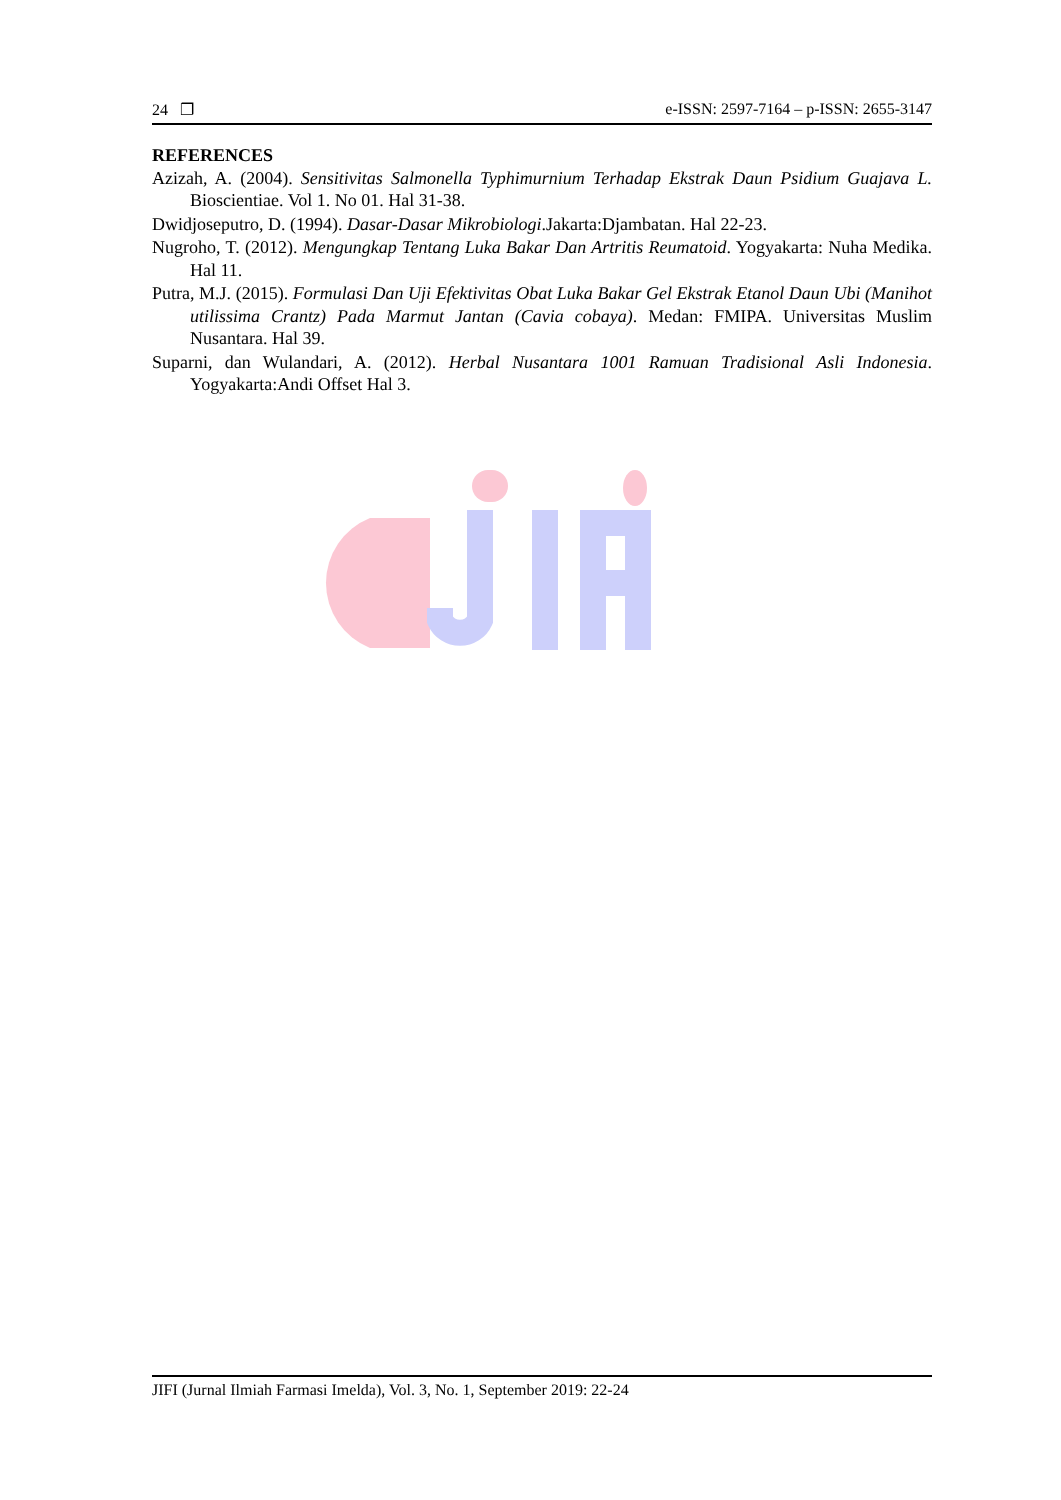24 ❐ e-ISSN: 2597-7164 – p-ISSN: 2655-3147
REFERENCES
Azizah, A. (2004). Sensitivitas Salmonella Typhimurnium Terhadap Ekstrak Daun Psidium Guajava L. Bioscientiae. Vol 1. No 01. Hal 31-38.
Dwidjoseputro, D. (1994). Dasar-Dasar Mikrobiologi.Jakarta:Djambatan. Hal 22-23.
Nugroho, T. (2012). Mengungkap Tentang Luka Bakar Dan Artritis Reumatoid. Yogyakarta: Nuha Medika. Hal 11.
Putra, M.J. (2015). Formulasi Dan Uji Efektivitas Obat Luka Bakar Gel Ekstrak Etanol Daun Ubi (Manihot utilissima Crantz) Pada Marmut Jantan (Cavia cobaya). Medan: FMIPA. Universitas Muslim Nusantara. Hal 39.
Suparni, dan Wulandari, A. (2012). Herbal Nusantara 1001 Ramuan Tradisional Asli Indonesia. Yogyakarta:Andi Offset Hal 3.
JIFI (Jurnal Ilmiah Farmasi Imelda), Vol. 3, No. 1, September 2019: 22-24